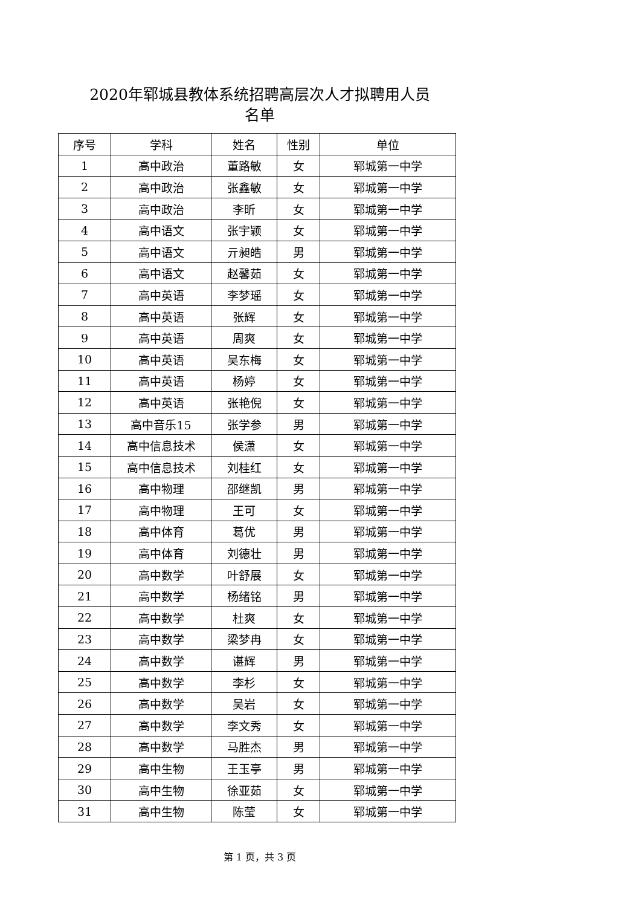2020年郓城县教体系统招聘高层次人才拟聘用人员
名单
| 序号 | 学科 | 姓名 | 性别 | 单位 |
| --- | --- | --- | --- | --- |
| 1 | 高中政治 | 董路敏 | 女 | 郓城第一中学 |
| 2 | 高中政治 | 张鑫敏 | 女 | 郓城第一中学 |
| 3 | 高中政治 | 李昕 | 女 | 郓城第一中学 |
| 4 | 高中语文 | 张宇颖 | 女 | 郓城第一中学 |
| 5 | 高中语文 | 亓昶皓 | 男 | 郓城第一中学 |
| 6 | 高中语文 | 赵馨茹 | 女 | 郓城第一中学 |
| 7 | 高中英语 | 李梦瑶 | 女 | 郓城第一中学 |
| 8 | 高中英语 | 张辉 | 女 | 郓城第一中学 |
| 9 | 高中英语 | 周爽 | 女 | 郓城第一中学 |
| 10 | 高中英语 | 吴东梅 | 女 | 郓城第一中学 |
| 11 | 高中英语 | 杨婷 | 女 | 郓城第一中学 |
| 12 | 高中英语 | 张艳倪 | 女 | 郓城第一中学 |
| 13 | 高中音乐15 | 张学参 | 男 | 郓城第一中学 |
| 14 | 高中信息技术 | 侯潇 | 女 | 郓城第一中学 |
| 15 | 高中信息技术 | 刘桂红 | 女 | 郓城第一中学 |
| 16 | 高中物理 | 邵继凯 | 男 | 郓城第一中学 |
| 17 | 高中物理 | 王可 | 女 | 郓城第一中学 |
| 18 | 高中体育 | 葛优 | 男 | 郓城第一中学 |
| 19 | 高中体育 | 刘德壮 | 男 | 郓城第一中学 |
| 20 | 高中数学 | 叶舒展 | 女 | 郓城第一中学 |
| 21 | 高中数学 | 杨绪铭 | 男 | 郓城第一中学 |
| 22 | 高中数学 | 杜爽 | 女 | 郓城第一中学 |
| 23 | 高中数学 | 梁梦冉 | 女 | 郓城第一中学 |
| 24 | 高中数学 | 谌辉 | 男 | 郓城第一中学 |
| 25 | 高中数学 | 李杉 | 女 | 郓城第一中学 |
| 26 | 高中数学 | 吴岩 | 女 | 郓城第一中学 |
| 27 | 高中数学 | 李文秀 | 女 | 郓城第一中学 |
| 28 | 高中数学 | 马胜杰 | 男 | 郓城第一中学 |
| 29 | 高中生物 | 王玉亭 | 男 | 郓城第一中学 |
| 30 | 高中生物 | 徐亚茹 | 女 | 郓城第一中学 |
| 31 | 高中生物 | 陈莹 | 女 | 郓城第一中学 |
第 1 页，共 3 页